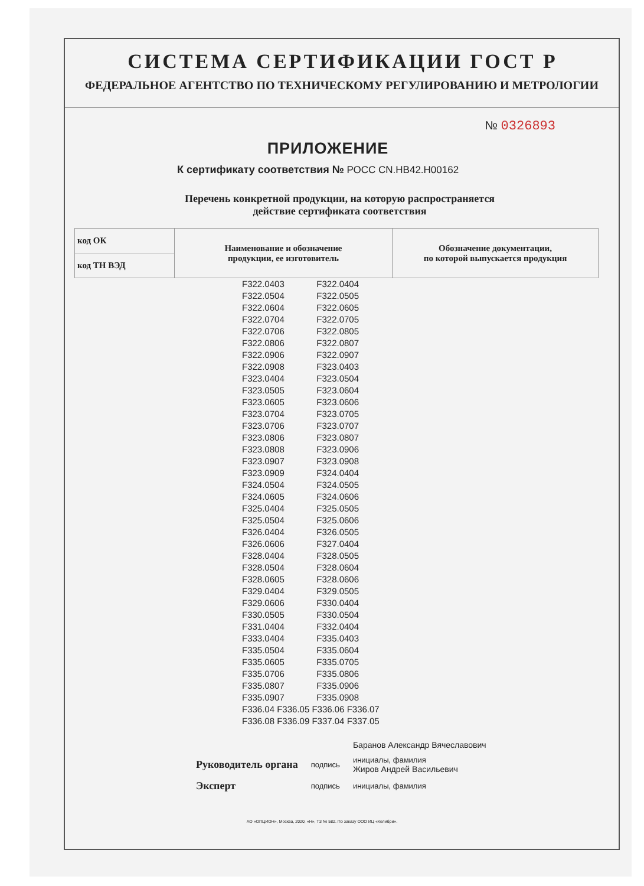СИСТЕМА СЕРТИФИКАЦИИ ГОСТ Р
ФЕДЕРАЛЬНОЕ АГЕНТСТВО ПО ТЕХНИЧЕСКОМУ РЕГУЛИРОВАНИЮ И МЕТРОЛОГИИ
№ 0326893
ПРИЛОЖЕНИЕ
К сертификату соответствия № РОСС CN.НВ42.Н00162
Перечень конкретной продукции, на которую распространяется
действие сертификата соответствия
| код ОК | Наименование и обозначение продукции, ее изготовитель | Обозначение документации, по которой выпускается продукция |
| код ТН ВЭД | | |
| F322.0403 | F322.0404 |
| F322.0504 | F322.0505 |
| F322.0604 | F322.0605 |
| F322.0704 | F322.0705 |
| F322.0706 | F322.0805 |
| F322.0806 | F322.0807 |
| F322.0906 | F322.0907 |
| F322.0908 | F323.0403 |
| F323.0404 | F323.0504 |
| F323.0505 | F323.0604 |
| F323.0605 | F323.0606 |
| F323.0704 | F323.0705 |
| F323.0706 | F323.0707 |
| F323.0806 | F323.0807 |
| F323.0808 | F323.0906 |
| F323.0907 | F323.0908 |
| F323.0909 | F324.0404 |
| F324.0504 | F324.0505 |
| F324.0605 | F324.0606 |
| F325.0404 | F325.0505 |
| F325.0504 | F325.0606 |
| F326.0404 | F326.0505 |
| F326.0606 | F327.0404 |
| F328.0404 | F328.0505 |
| F328.0504 | F328.0604 |
| F328.0605 | F328.0606 |
| F329.0404 | F329.0505 |
| F329.0606 | F330.0404 |
| F330.0505 | F330.0504 |
| F331.0404 | F332.0404 |
| F333.0404 | F335.0403 |
| F335.0504 | F335.0604 |
| F335.0605 | F335.0705 |
| F335.0706 | F335.0806 |
| F335.0807 | F335.0906 |
| F335.0907 | F335.0908 |
| F336.04 F336.05 F336.06 F336.07 | |
| F336.08 F336.09 F337.04 F337.05 | |
| | | Баранов Александр Вячеславович |
| Руководитель органа | подпись | инициалы, фамилия Жиров Андрей Васильевич |
| Эксперт | подпись | инициалы, фамилия |
АО «ОПЦИОН», Москва, 2020, «Н», ТЗ № 582. По заказу ООО ИЦ «Колибри».